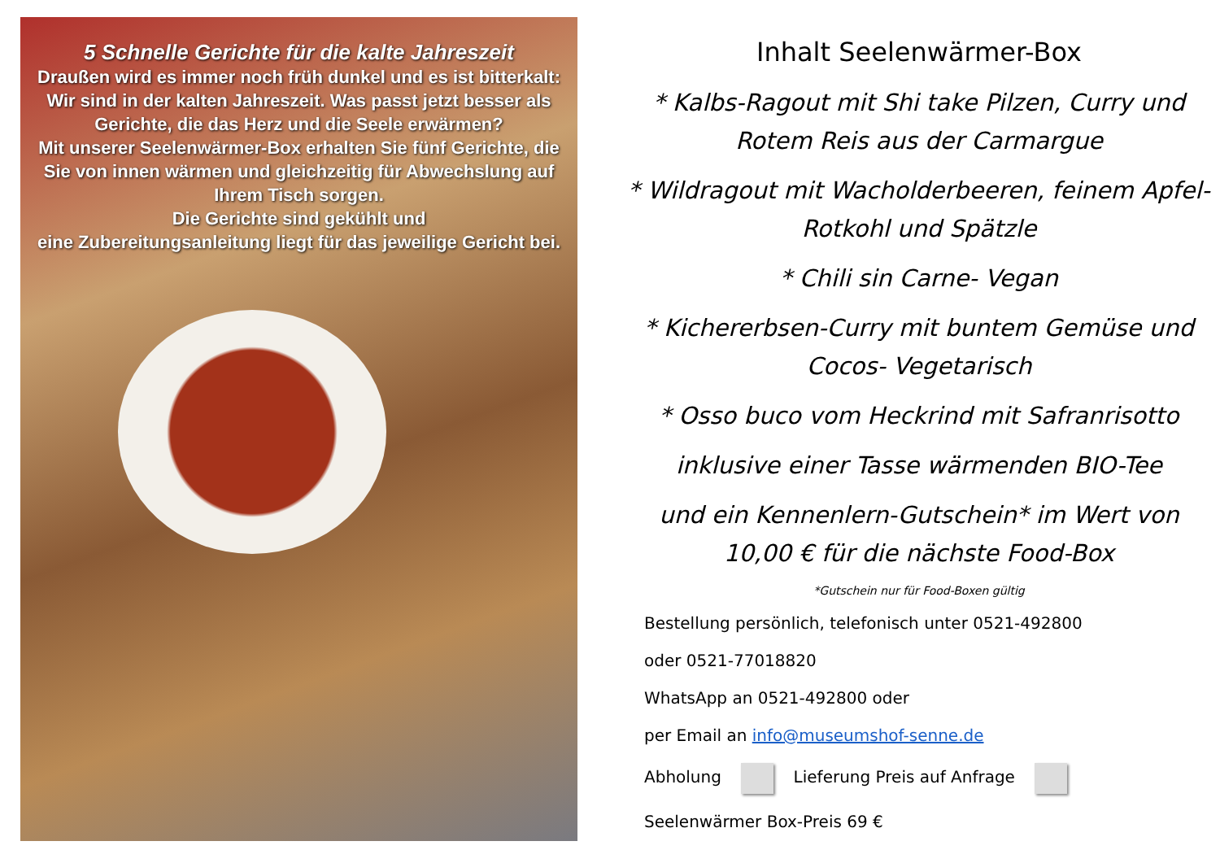5 Schnelle Gerichte für die kalte Jahreszeit
Draußen wird es immer noch früh dunkel und es ist bitterkalt: Wir sind in der kalten Jahreszeit. Was passt jetzt besser als Gerichte, die das Herz und die Seele erwärmen?
Mit unserer Seelenwärmer-Box erhalten Sie fünf Gerichte, die Sie von innen wärmen und gleichzeitig für Abwechslung auf Ihrem Tisch sorgen.
Die Gerichte sind gekühlt und
eine Zubereitungsanleitung liegt für das jeweilige Gericht bei.
Inhalt Seelenwärmer-Box
* Kalbs-Ragout mit Shi take Pilzen, Curry und Rotem Reis aus der Carmargue
* Wildragout mit Wacholderbeeren, feinem Apfel-Rotkohl und Spätzle
* Chili sin Carne- Vegan
* Kichererbsen-Curry mit buntem Gemüse und Cocos- Vegetarisch
* Osso buco vom Heckrind mit Safranrisotto
inklusive einer Tasse wärmenden BIO-Tee
und ein Kennenlern-Gutschein* im Wert von 10,00 € für die nächste Food-Box
*Gutschein nur für Food-Boxen gültig
Bestellung persönlich, telefonisch unter 0521-492800
oder 0521-77018820
WhatsApp an 0521-492800 oder
per Email an info@museumshof-senne.de
Abholung Lieferung Preis auf Anfrage
Seelenwärmer Box-Preis 69 €